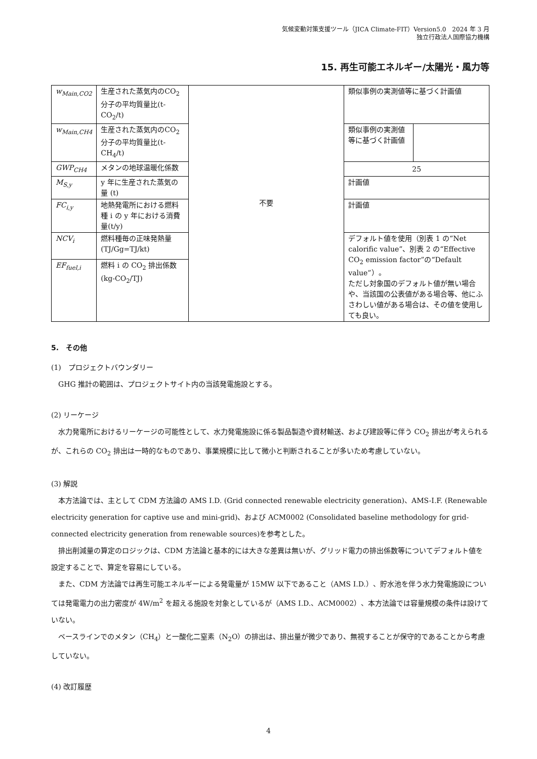気候変動対策支援ツール（JICA Climate-FIT）Version5.0　2024 年 3 月
独立行政法人国際協力機構
15. 再生可能エネルギー/太陽光・風力等
| w<sub>Main,CO2</sub> | 生産された蒸気内のCO<sub>2</sub>分子の平均質量比(t-CO<sub>2</sub>/t) | 不要 | 類似事例の実測値等に基づく計画値 | |
| w<sub>Main,CH4</sub> | 生産された蒸気内のCO<sub>2</sub>分子の平均質量比(t-CH<sub>4</sub>/t) | | 類似事例の実測値等に基づく計画値 | |
| GWP<sub>CH4</sub> | メタンの地球温暖化係数 | | 25 | |
| M<sub>S,y</sub> | y 年に生産された蒸気の量 (t) | | 計画値 | |
| FC<sub>i,y</sub> | 地熱発電所における燃料種 i の y 年における消費量(t/y) | | 計画値 | |
| NCV<sub>i</sub> | 燃料種毎の正味発熱量 (TJ/Gg=TJ/kt) | | デフォルト値を使用（別表 1 の“Net calorific value”、別表 2 の“Effective CO<sub>2</sub> emission factor”の“Default value”）。 ただし対象国のデフォルト値が無い場合や、当該国の公表値がある場合等、他にふさわしい値がある場合は、その値を使用しても良い。 | |
| EF<sub>fuel,i</sub> | 燃料 i の CO<sub>2</sub> 排出係数(kg-CO<sub>2</sub>/TJ) | | | |
5.　その他
(1)　プロジェクトバウンダリー
GHG 推計の範囲は、プロジェクトサイト内の当該発電施設とする。
(2) リーケージ
水力発電所におけるリーケージの可能性として、水力発電施設に係る製品製造や資材輸送、および建設等に伴う CO<sub>2</sub> 排出が考えられるが、これらの CO<sub>2</sub> 排出は一時的なものであり、事業規模に比して微小と判断されることが多いため考慮していない。
(3) 解説
本方法論では、主として CDM 方法論の AMS I.D. (Grid connected renewable electricity generation)、AMS-I.F. (Renewable electricity generation for captive use and mini-grid)、および ACM0002 (Consolidated baseline methodology for grid-connected electricity generation from renewable sources)を参考とした。
排出削減量の算定のロジックは、CDM 方法論と基本的には大きな差異は無いが、グリッド電力の排出係数等についてデフォルト値を設定することで、算定を容易にしている。
また、CDM 方法論では再生可能エネルギーによる発電量が 15MW 以下であること（AMS I.D.）、貯水池を伴う水力発電施設については発電電力の出力密度が 4W/m<sup>2</sup> を超える施設を対象としているが（AMS I.D.、ACM0002）、本方法論では容量規模の条件は設けていない。
ベースラインでのメタン（CH<sub>4</sub>）と一酸化二窒素（N<sub>2</sub>O）の排出は、排出量が微少であり、無視することが保守的であることから考慮していない。
(4) 改訂履歴
4